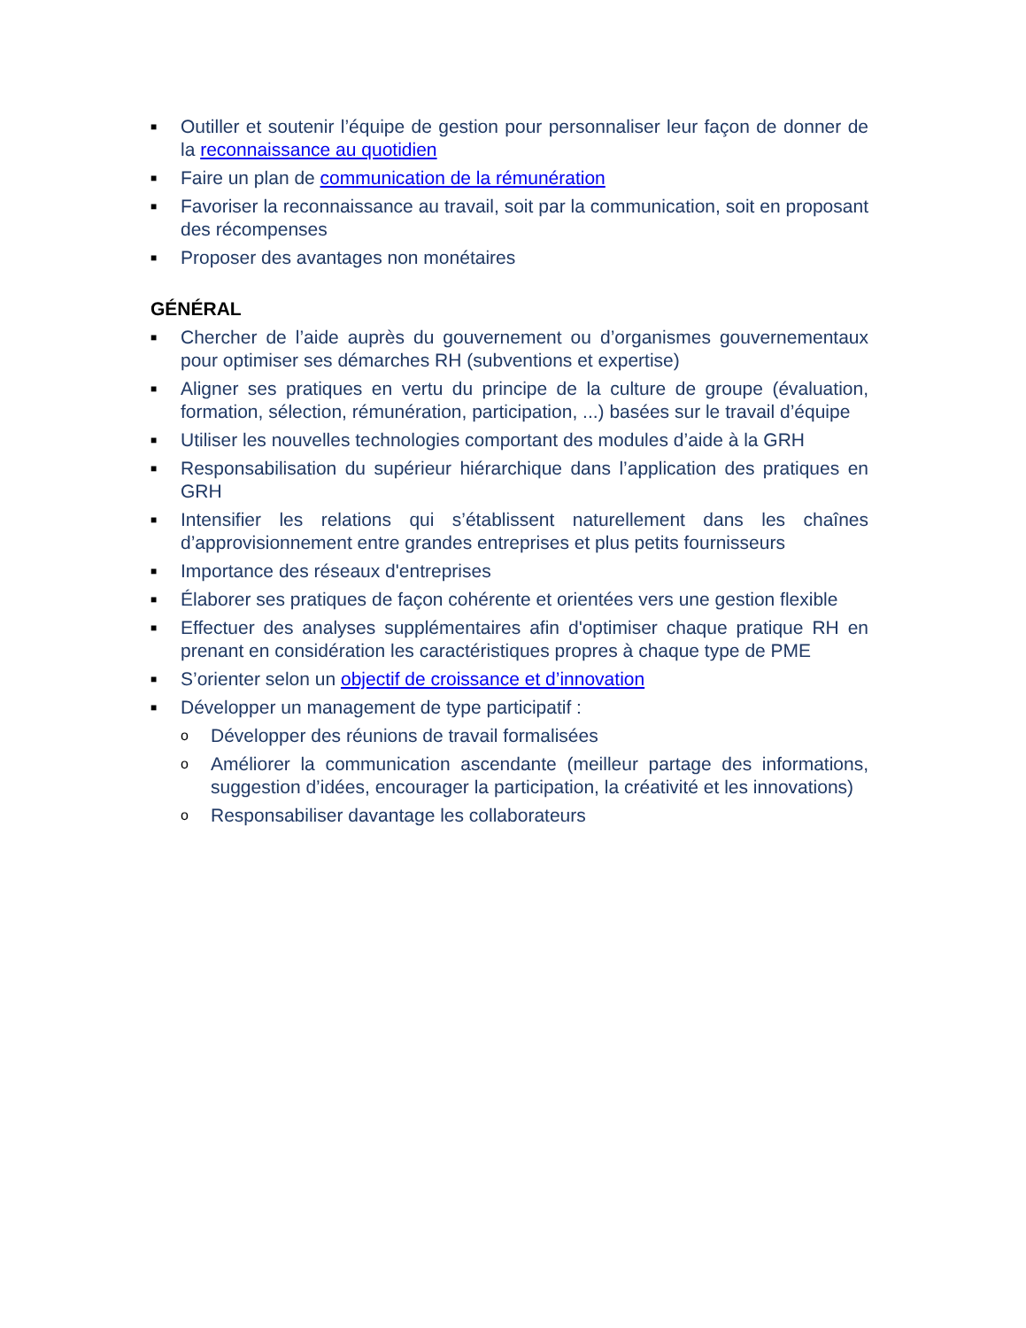■ Outiller et soutenir l’équipe de gestion pour personnaliser leur façon de donner de la reconnaissance au quotidien
■ Faire un plan de communication de la rémunération
■ Favoriser la reconnaissance au travail, soit par la communication, soit en proposant des récompenses
■ Proposer des avantages non monétaires
GÉNÉRAL
■ Chercher de l’aide auprès du gouvernement ou d’organismes gouvernementaux pour optimiser ses démarches RH (subventions et expertise)
■ Aligner ses pratiques en vertu du principe de la culture de groupe (évaluation, formation, sélection, rémunération, participation, ...) basées sur le travail d’équipe
■ Utiliser les nouvelles technologies comportant des modules d’aide à la GRH
■ Responsabilisation du supérieur hiérarchique dans l’application des pratiques en GRH
■ Intensifier les relations qui s’établissent naturellement dans les chaînes d’approvisionnement entre grandes entreprises et plus petits fournisseurs
■ Importance des réseaux d'entreprises
■ Élaborer ses pratiques de façon cohérente et orientées vers une gestion flexible
■ Effectuer des analyses supplémentaires afin d'optimiser chaque pratique RH en prenant en considération les caractéristiques propres à chaque type de PME
■ S’orienter selon un objectif de croissance et d’innovation
■ Développer un management de type participatif :
o Développer des réunions de travail formalisées
o Améliorer la communication ascendante (meilleur partage des informations, suggestion d’idées, encourager la participation, la créativité et les innovations)
o Responsabiliser davantage les collaborateurs